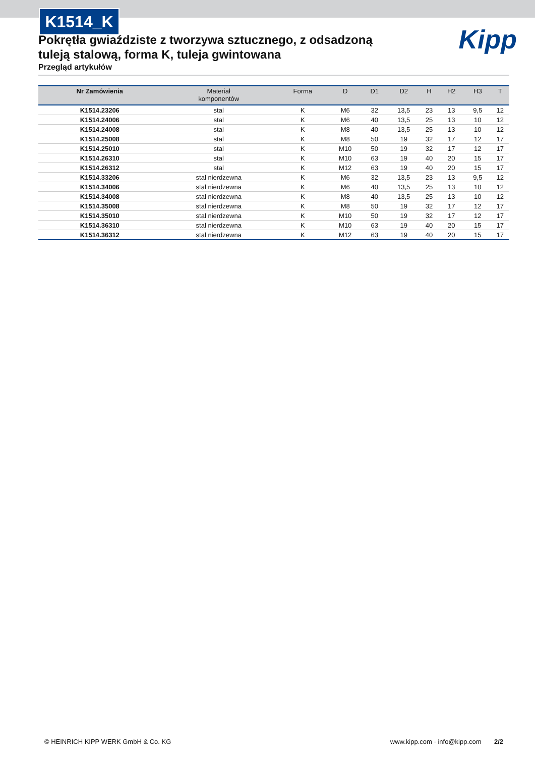K1514_K
Kipp
Pokrętła gwiaździste z tworzywa sztucznego, z odsadzoną tuleją stalową, forma K, tuleja gwintowana
Przegląd artykułów
| Nr Zamówienia | Materiał komponentów | Forma | D | D1 | D2 | H | H2 | H3 | T |
| --- | --- | --- | --- | --- | --- | --- | --- | --- | --- |
| K1514.23206 | stal | K | M6 | 32 | 13,5 | 23 | 13 | 9,5 | 12 |
| K1514.24006 | stal | K | M6 | 40 | 13,5 | 25 | 13 | 10 | 12 |
| K1514.24008 | stal | K | M8 | 40 | 13,5 | 25 | 13 | 10 | 12 |
| K1514.25008 | stal | K | M8 | 50 | 19 | 32 | 17 | 12 | 17 |
| K1514.25010 | stal | K | M10 | 50 | 19 | 32 | 17 | 12 | 17 |
| K1514.26310 | stal | K | M10 | 63 | 19 | 40 | 20 | 15 | 17 |
| K1514.26312 | stal | K | M12 | 63 | 19 | 40 | 20 | 15 | 17 |
| K1514.33206 | stal nierdzewna | K | M6 | 32 | 13,5 | 23 | 13 | 9,5 | 12 |
| K1514.34006 | stal nierdzewna | K | M6 | 40 | 13,5 | 25 | 13 | 10 | 12 |
| K1514.34008 | stal nierdzewna | K | M8 | 40 | 13,5 | 25 | 13 | 10 | 12 |
| K1514.35008 | stal nierdzewna | K | M8 | 50 | 19 | 32 | 17 | 12 | 17 |
| K1514.35010 | stal nierdzewna | K | M10 | 50 | 19 | 32 | 17 | 12 | 17 |
| K1514.36310 | stal nierdzewna | K | M10 | 63 | 19 | 40 | 20 | 15 | 17 |
| K1514.36312 | stal nierdzewna | K | M12 | 63 | 19 | 40 | 20 | 15 | 17 |
© HEINRICH KIPP WERK GmbH & Co. KG www.kipp.com · info@kipp.com 2/2